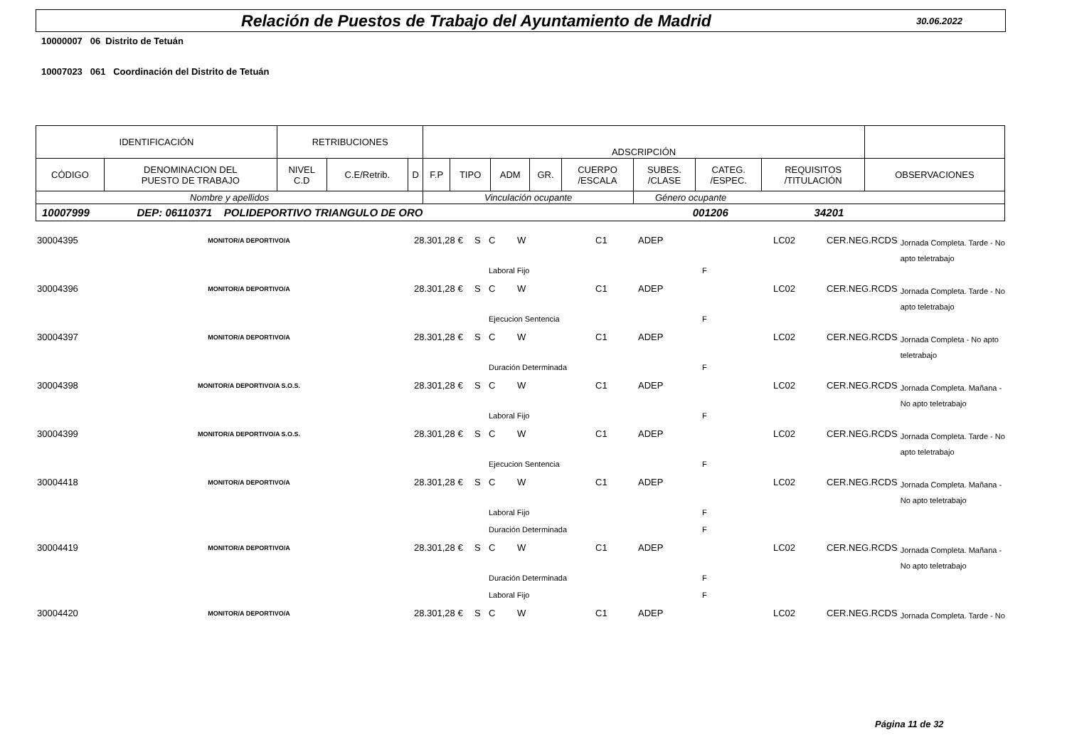Relación de Puestos de Trabajo del Ayuntamiento de Madrid
30.06.2022
10000007 06 Distrito de Tetuán
10007023 061 Coordinación del Distrito de Tetuán
| IDENTIFICACIÓN | | RETRIBUCIONES | | | ADSCRIPCIÓN | | | | | | | | |
| --- | --- | --- | --- | --- | --- | --- | --- | --- | --- | --- | --- | --- | --- |
| CÓDIGO | DENOMINACION DEL PUESTO DE TRABAJO | NIVEL C.D | C.E/Retrib. | D | F.P | TIPO | ADM | GR. | CUERPO /ESCALA | SUBES. /CLASE | CATEG. /ESPEC. | REQUISITOS /TITULACIÓN | OBSERVACIONES |
| Nombre y apellidos | | | | | Vinculación ocupante | | | | | Género ocupante | | | |
| 10007999 DEP: 06110371 POLIDEPORTIVO TRIANGULO DE ORO 001206 34201 | | | | | | | | | | | | | |
| 30004395 | MONITOR/A DEPORTIVO/A | | 28.301,28 € | S | C | W | C1 | ADEP | | LC02 | CER.NEG.RCDS | Jornada Completa. Tarde - No apto teletrabajo |
| | | | | | Laboral Fijo | | | | F | | | |
| 30004396 | MONITOR/A DEPORTIVO/A | | 28.301,28 € | S | C | W | C1 | ADEP | | LC02 | CER.NEG.RCDS | Jornada Completa. Tarde - No apto teletrabajo |
| | | | | | Ejecucion Sentencia | | | | F | | | |
| 30004397 | MONITOR/A DEPORTIVO/A | | 28.301,28 € | S | C | W | C1 | ADEP | | LC02 | CER.NEG.RCDS | Jornada Completa - No apto teletrabajo |
| | | | | | Duración Determinada | | | | F | | | |
| 30004398 | MONITOR/A DEPORTIVO/A S.O.S. | | 28.301,28 € | S | C | W | C1 | ADEP | | LC02 | CER.NEG.RCDS | Jornada Completa. Mañana - No apto teletrabajo |
| | | | | | Laboral Fijo | | | | F | | | |
| 30004399 | MONITOR/A DEPORTIVO/A S.O.S. | | 28.301,28 € | S | C | W | C1 | ADEP | | LC02 | CER.NEG.RCDS | Jornada Completa. Tarde - No apto teletrabajo |
| | | | | | Ejecucion Sentencia | | | | F | | | |
| 30004418 | MONITOR/A DEPORTIVO/A | | 28.301,28 € | S | C | W | C1 | ADEP | | LC02 | CER.NEG.RCDS | Jornada Completa. Mañana - No apto teletrabajo |
| | | | | | Laboral Fijo | | | | F | | | |
| | | | | | Duración Determinada | | | | F | | | |
| 30004419 | MONITOR/A DEPORTIVO/A | | 28.301,28 € | S | C | W | C1 | ADEP | | LC02 | CER.NEG.RCDS | Jornada Completa. Mañana - No apto teletrabajo |
| | | | | | Duración Determinada | | | | F | | | |
| | | | | | Laboral Fijo | | | | F | | | |
| 30004420 | MONITOR/A DEPORTIVO/A | | 28.301,28 € | S | C | W | C1 | ADEP | | LC02 | CER.NEG.RCDS | Jornada Completa. Tarde - No |
Página 11 de 32